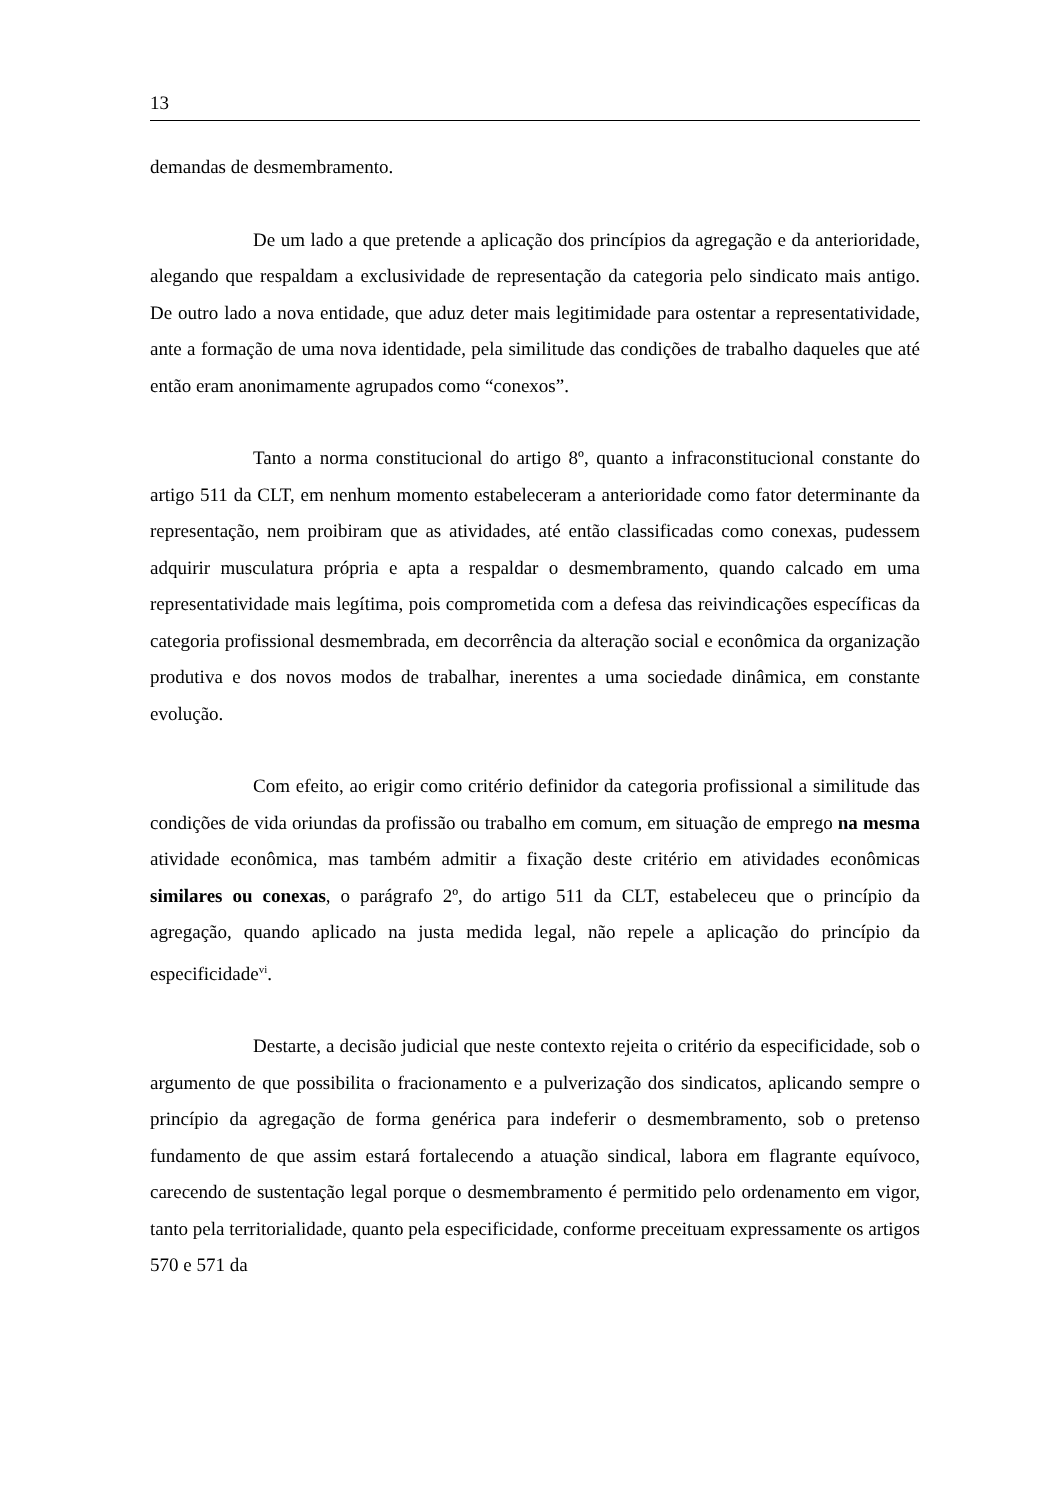13
demandas de desmembramento.
De um lado a que pretende a aplicação dos princípios da agregação e da anterioridade, alegando que respaldam a exclusividade de representação da categoria pelo sindicato mais antigo. De outro lado a nova entidade, que aduz deter mais legitimidade para ostentar a representatividade, ante a formação de uma nova identidade, pela similitude das condições de trabalho daqueles que até então eram anonimamente agrupados como “conexos”.
Tanto a norma constitucional do artigo 8º, quanto a infraconstitucional constante do artigo 511 da CLT, em nenhum momento estabeleceram a anterioridade como fator determinante da representação, nem proibiram que as atividades, até então classificadas como conexas, pudessem adquirir musculatura própria e apta a respaldar o desmembramento, quando calcado em uma representatividade mais legítima, pois comprometida com a defesa das reivindicações específicas da categoria profissional desmembrada, em decorrência da alteração social e econômica da organização produtiva e dos novos modos de trabalhar, inerentes a uma sociedade dinâmica, em constante evolução.
Com efeito, ao erigir como critério definidor da categoria profissional a similitude das condições de vida oriundas da profissão ou trabalho em comum, em situação de emprego na mesma atividade econômica, mas também admitir a fixação deste critério em atividades econômicas similares ou conexas, o parágrafo 2º, do artigo 511 da CLT, estabeleceu que o princípio da agregação, quando aplicado na justa medida legal, não repele a aplicação do princípio da especificidade<sup>vi</sup>.
Destarte, a decisão judicial que neste contexto rejeita o critério da especificidade, sob o argumento de que possibilita o fracionamento e a pulverização dos sindicatos, aplicando sempre o princípio da agregação de forma genérica para indeferir o desmembramento, sob o pretenso fundamento de que assim estará fortalecendo a atuação sindical, labora em flagrante equívoco, carecendo de sustentação legal porque o desmembramento é permitido pelo ordenamento em vigor, tanto pela territorialidade, quanto pela especificidade, conforme preceituam expressamente os artigos 570 e 571 da